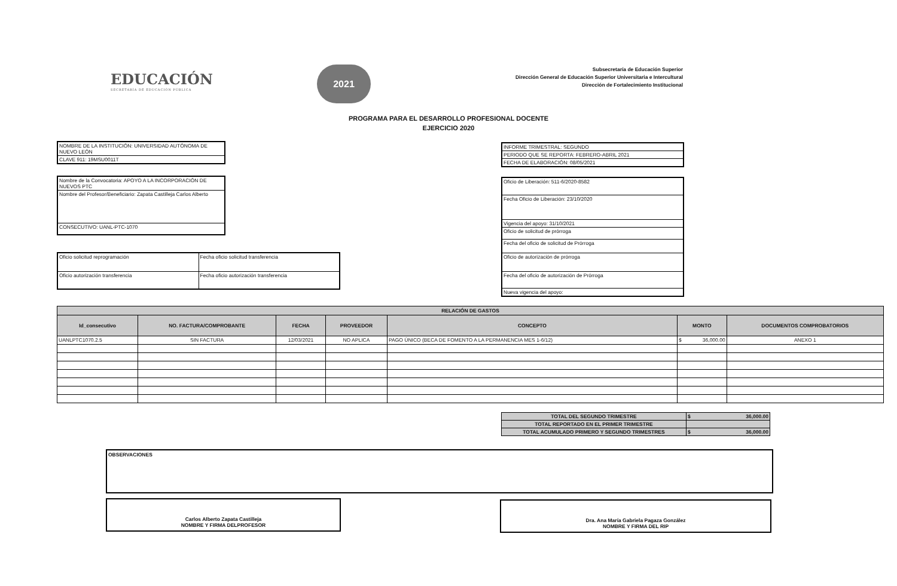EDUCACIÓN
SECRETARÍA DE EDUCACIÓN PÚBLICA
2021
Subsecretaría de Educación Superior
Dirección General de Educación Superior Universitaria e Intercultural
Dirección de Fortalecimiento Institucional
PROGRAMA PARA EL DESARROLLO PROFESIONAL DOCENTE
EJERCICIO 2020
| NOMBRE DE LA INSTITUCIÓN: UNIVERSIDAD AUTÓNOMA DE NUEVO LEÓN |
| CLAVE 911: 19MSU0011T |
| Nombre de la Convocatoria: APOYO A LA INCORPORACIÓN DE NUEVOS PTC |
| Nombre del Profesor/Beneficiario: Zapata Castilleja Carlos Alberto |
| CONSECUTIVO: UANL-PTC-1070 |
| Oficio solicitud reprogramación | Fecha oficio solicitud transferencia |
| Oficio autorización transferencia | Fecha oficio autorización transferencia |
| INFORME TRIMESTRAL: SEGUNDO |
| PERIODO QUE SE REPORTA: FEBRERO-ABRIL 2021 |
| FECHA DE ELABORACIÓN: 08/05/2021 |
| Oficio de Liberación: 511-6/2020-8582 |
| Fecha Oficio de Liberación: 23/10/2020 |
| Vigencia del apoyo: 31/10/2021 |
| Oficio de solicitud de prórroga |
| Fecha del oficio de solicitud de Prórroga |
| Oficio de autorización de prórroga |
| Fecha del oficio de autorización de Prórroga |
| Nueva vigencia del apoyo: |
| RELACIÓN DE GASTOS | | | | | | |
| --- | --- | --- | --- | --- | --- | --- |
| Id_consecutivo | NO. FACTURA/COMPROBANTE | FECHA | PROVEEDOR | CONCEPTO | MONTO | DOCUMENTOS COMPROBATORIOS |
| UANLPTC1070.2.5 | SIN FACTURA | 12/03/2021 | NO APLICA | PAGO ÚNICO (BECA DE FOMENTO A LA PERMANENCIA MES 1-6/12) | $ 36,000.00 | ANEXO 1 |
| TOTAL DEL SEGUNDO TRIMESTRE | $ 36,000.00 |
| TOTAL REPORTADO EN EL PRIMER TRIMESTRE | |
| TOTAL ACUMULADO PRIMERO Y SEGUNDO TRIMESTRES | $ 36,000.00 |
OBSERVACIONES
Carlos Alberto Zapata Castilleja
NOMBRE Y FIRMA DELPROFESOR
Dra. Ana María Gabriela Pagaza González
NOMBRE Y FIRMA DEL RIP